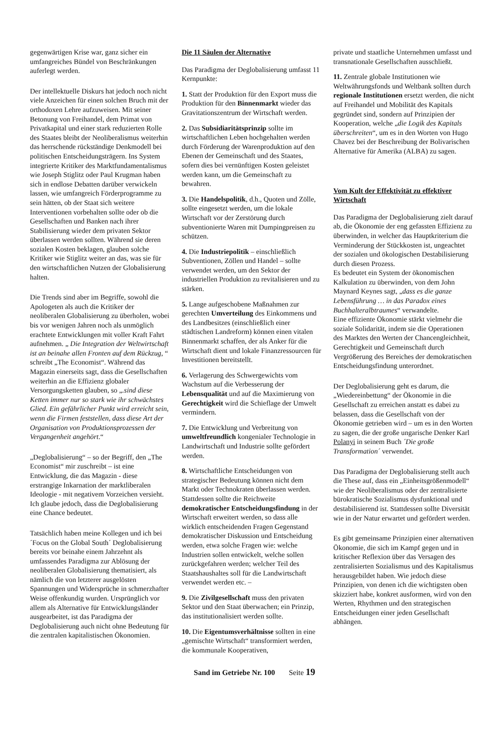gegenwärtigen Krise war, ganz sicher ein umfangreiches Bündel von Beschränkungen auferlegt werden.
Der intellektuelle Diskurs hat jedoch noch nicht viele Anzeichen für einen solchen Bruch mit der orthodoxen Lehre aufzuweisen. Mit seiner Betonung von Freihandel, dem Primat von Privatkapital und einer stark reduzierten Rolle des Staates bleibt der Neoliberalismus weiterhin das herrschende rückständige Denkmodell bei politischen Entscheidungsträgern. Ins System integrierte Kritiker des Marktfundamentalismus wie Joseph Stiglitz oder Paul Krugman haben sich in endlose Debatten darüber verwickeln lassen, wie umfangreich Förderprogramme zu sein hätten, ob der Staat sich weitere Interventionen vorbehalten sollte oder ob die Gesellschaften und Banken nach ihrer Stabilisierung wieder dem privaten Sektor überlassen werden sollten. Während sie deren sozialen Kosten beklagen, glauben solche Kritiker wie Stiglitz weiter an das, was sie für den wirtschaftlichen Nutzen der Globalisierung halten.
Die Trends sind aber im Begriffe, sowohl die Apologeten als auch die Kritiker der neoliberalen Globalisierung zu überholen, wobei bis vor wenigen Jahren noch als unmöglich erachtete Entwicklungen mit voller Kraft Fahrt aufnehmen. „ Die Integration der Weltwirtschaft ist an beinahe allen Fronten auf dem Rückzug, “ schreibt „The Economist“. Während das Magazin einerseits sagt, dass die Gesellschaften weiterhin an die Effizienz globaler Versorgungsketten glauben, so „.sind diese Ketten immer nur so stark wie ihr schwächstes Glied. Ein gefährlicher Punkt wird erreicht sein, wenn die Firmen feststellen, dass diese Art der Organisation von Produktionsprozessen der Vergangenheit angehört.“
„Deglobalisierung“ – so der Begriff, den „The Economist“ mir zuschreibt – ist eine Entwicklung, die das Magazin - diese erstrangige Inkarnation der marktliberalen Ideologie - mit negativem Vorzeichen versieht. Ich glaube jedoch, dass die Deglobalisierung eine Chance bedeutet.
Tatsächlich haben meine Kollegen und ich bei ´Focus on the Global South´ Deglobalisierung bereits vor beinahe einem Jahrzehnt als umfassendes Paradigma zur Ablösung der neoliberalen Globalisierung thematisiert, als nämlich die von letzterer ausgelösten Spannungen und Widersprüche in schmerzhafter Weise offenkundig wurden. Ursprünglich vor allem als Alternative für Entwicklungsländer ausgearbeitet, ist das Paradigma der Deglobalisierung auch nicht ohne Bedeutung für die zentralen kapitalistischen Ökonomien.
Die 11 Säulen der Alternative
Das Paradigma der Deglobalisierung umfasst 11 Kernpunkte:
1. Statt der Produktion für den Export muss die Produktion für den Binnenmarkt wieder das Gravitationszentrum der Wirtschaft werden.
2. Das Subsidiaritätsprinzip sollte im wirtschaftlichen Leben hochgehalten werden durch Förderung der Warenproduktion auf den Ebenen der Gemeinschaft und des Staates, sofern dies bei vernünftigen Kosten geleistet werden kann, um die Gemeinschaft zu bewahren.
3. Die Handelspolitik, d.h., Quoten und Zölle, sollte eingesetzt werden, um die lokale Wirtschaft vor der Zerstörung durch subventionierte Waren mit Dumpingpreisen zu schützen.
4. Die Industriepolitik – einschließlich Subventionen, Zöllen und Handel – sollte verwendet werden, um den Sektor der industriellen Produktion zu revitalisieren und zu stärken.
5. Lange aufgeschobene Maßnahmen zur gerechten Umverteilung des Einkommens und des Landbesitzes (einschließlich einer städtischen Landreform) können einen vitalen Binnenmarkt schaffen, der als Anker für die Wirtschaft dient und lokale Finanzressourcen für Investitionen bereitstellt.
6. Verlagerung des Schwergewichts vom Wachstum auf die Verbesserung der Lebensqualität und auf die Maximierung von Gerechtigkeit wird die Schieflage der Umwelt vermindern.
7. Die Entwicklung und Verbreitung von umweltfreundlich kongenialer Technologie in Landwirtschaft und Industrie sollte gefördert werden.
8. Wirtschaftliche Entscheidungen von strategischer Bedeutung können nicht dem Markt oder Technokraten überlassen werden. Stattdessen sollte die Reichweite demokratischer Entscheidungsfindung in der Wirtschaft erweitert werden, so dass alle wirklich entscheidenden Fragen Gegenstand demokratischer Diskussion und Entscheidung werden, etwa solche Fragen wie: welche Industrien sollen entwickelt, welche sollen zurückgefahren werden; welcher Teil des Staatshaushaltes soll für die Landwirtschaft verwendet werden etc. –
9. Die Zivilgesellschaft muss den privaten Sektor und den Staat überwachen; ein Prinzip, das institutionalisiert werden sollte.
10. Die Eigentumsverhältnisse sollten in eine „gemischte Wirtschaft“ transformiert werden, die kommunale Kooperativen,
private und staatliche Unternehmen umfasst und transnationale Gesellschaften ausschließt.
11. Zentrale globale Institutionen wie Weltwährungsfonds und Weltbank sollten durch regionale Institutionen ersetzt werden, die nicht auf Freihandel und Mobilität des Kapitals gegründet sind, sondern auf Prinzipien der Kooperation, welche „die Logik des Kapitals überschreiten“, um es in den Worten von Hugo Chavez bei der Beschreibung der Bolivarischen Alternative für Amerika (ALBA) zu sagen.
Vom Kult der Effektivität zu effektiver Wirtschaft
Das Paradigma der Deglobalisierung zielt darauf ab, die Ökonomie der eng gefassten Effizienz zu überwinden, in welcher das Hauptkriterium die Verminderung der Stückkosten ist, ungeachtet der sozialen und ökologischen Destabilisierung durch diesen Prozess.
Es bedeutet ein System der ökonomischen Kalkulation zu überwinden, von dem John Maynard Keynes sagt, „dass es die ganze Lebensführung … in das Paradox eines Buchhalteralbtraumes“ verwandelte.
Eine effiziente Ökonomie stärkt vielmehr die soziale Solidarität, indem sie die Operationen des Marktes den Werten der Chancengleichheit, Gerechtigkeit und Gemeinschaft durch Vergrößerung des Bereiches der demokratischen Entscheidungsfindung unterordnet.
Der Deglobalisierung geht es darum, die „Wiedereinbettung“ der Ökonomie in die Gesellschaft zu erreichen anstatt es dabei zu belassen, dass die Gesellschaft von der Ökonomie getrieben wird – um es in den Worten zu sagen, die der große ungarische Denker Karl Polanyi in seinem Buch ´Die große Transformation´ verwendet.
Das Paradigma der Deglobalisierung stellt auch die These auf, dass ein „Einheitsgrößenmodell“ wie der Neoliberalismus oder der zentralisierte bürokratische Sozialismus dysfunktional und destabilisierend ist. Stattdessen sollte Diversität wie in der Natur erwartet und gefördert werden.
Es gibt gemeinsame Prinzipien einer alternativen Ökonomie, die sich im Kampf gegen und in kritischer Reflexion über das Versagen des zentralisierten Sozialismus und des Kapitalismus herausgebildet haben. Wie jedoch diese Prinzipien, von denen ich die wichtigsten oben skizziert habe, konkret ausformen, wird von den Werten, Rhythmen und den strategischen Entscheidungen einer jeden Gesellschaft abhängen.
Sand im Getriebe Nr. 100 Seite 19